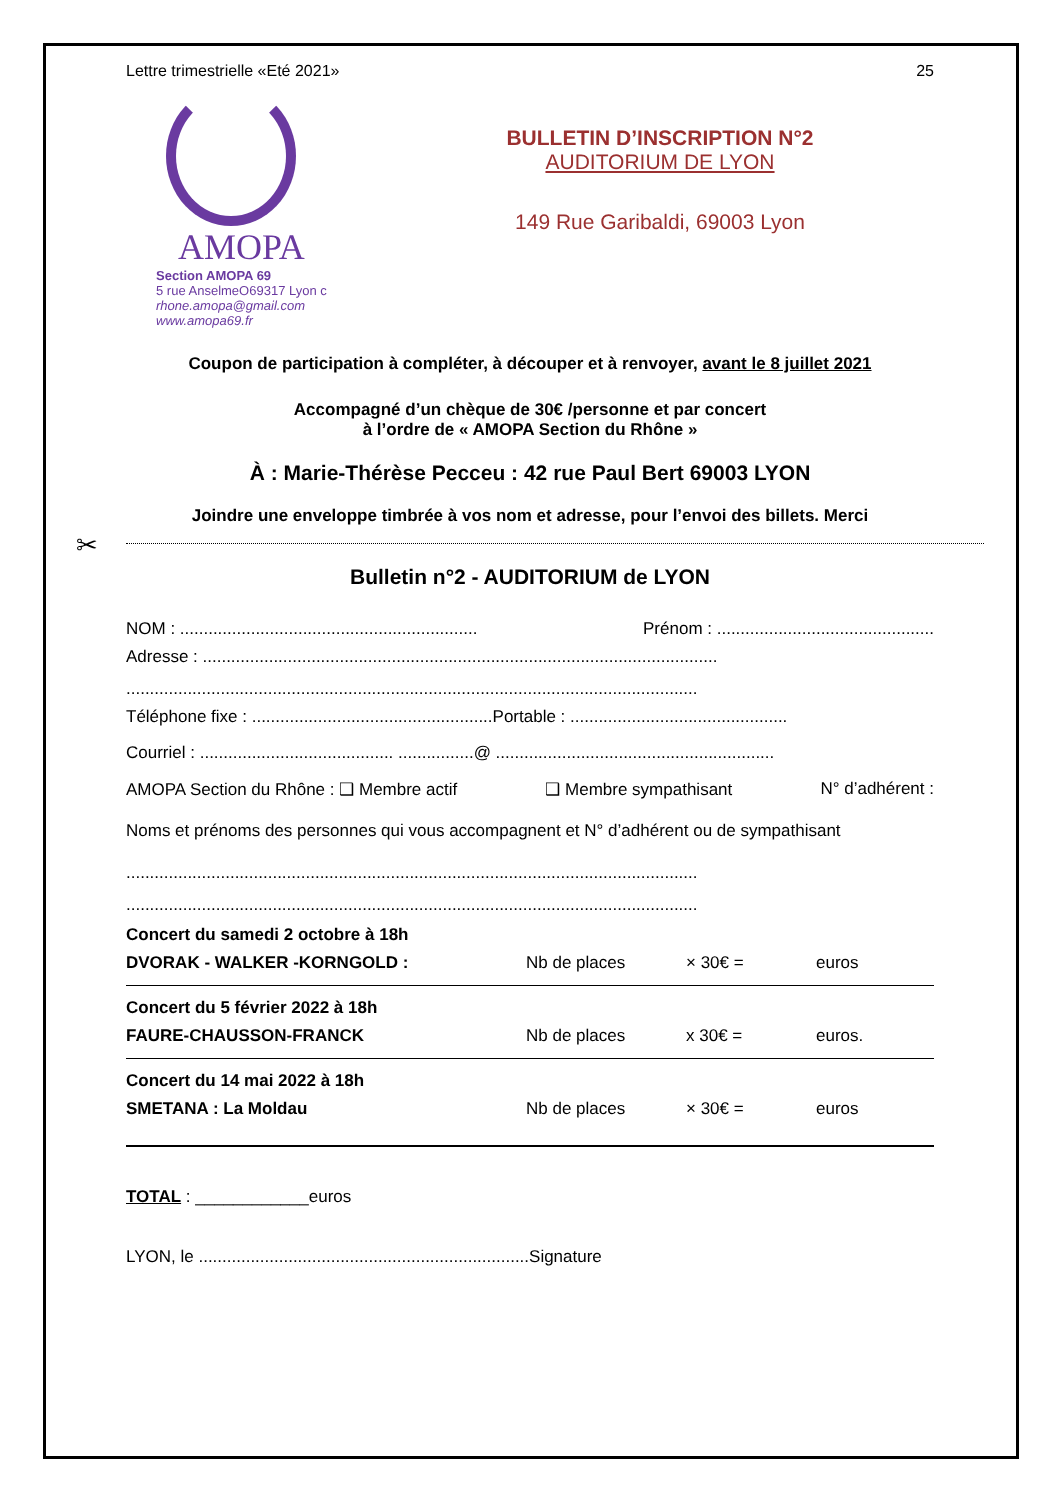Lettre trimestrielle «Eté 2021» 25
AMOPA
Section AMOPA 69
5 rue AnselmeO69317 Lyon c
rhone.amopa@gmail.com
www.amopa69.fr
BULLETIN D’INSCRIPTION N°2
AUDITORIUM DE LYON
149 Rue Garibaldi, 69003 Lyon
Coupon de participation à compléter, à découper et à renvoyer, avant le 8 juillet 2021
Accompagné d’un chèque de 30€ /personne et par concert
à l’ordre de « AMOPA Section du Rhône »
À : Marie-Thérèse Pecceu : 42 rue Paul Bert 69003 LYON
Joindre une enveloppe timbrée à vos nom et adresse, pour l’envoi des billets. Merci
✂
Bulletin n°2 - AUDITORIUM de LYON
NOM : ............................................................... Prénom : ..............................................
Adresse : .............................................................................................................
.........................................................................................................................
Téléphone fixe : ...................................................Portable : ..............................................
Courriel : ......................................... ................@ ...........................................................
AMOPA Section du Rhône : ❑ Membre actif ❑ Membre sympathisant N° d’adhérent :
Noms et prénoms des personnes qui vous accompagnent et N° d’adhérent ou de sympathisant
.........................................................................................................................
.........................................................................................................................
Concert du samedi 2 octobre à 18h
DVORAK - WALKER -KORNGOLD : Nb de places × 30€ = euros
Concert du 5 février 2022 à 18h
FAURE-CHAUSSON-FRANCK Nb de places x 30€ = euros.
Concert du 14 mai 2022 à 18h
SMETANA : La Moldau Nb de places × 30€ = euros
TOTAL : ____________euros
LYON, le ......................................................................Signature